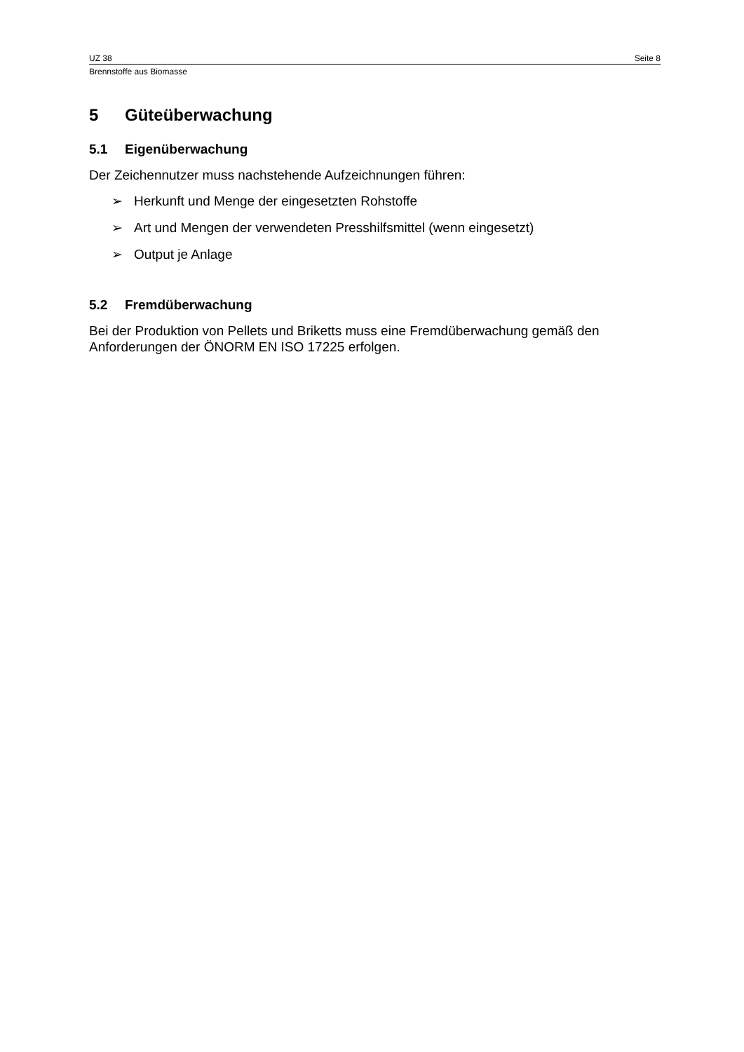UZ 38 Seite 8
Brennstoffe aus Biomasse
5 Güteüberwachung
5.1 Eigenüberwachung
Der Zeichennutzer muss nachstehende Aufzeichnungen führen:
➢ Herkunft und Menge der eingesetzten Rohstoffe
➢ Art und Mengen der verwendeten Presshilfsmittel (wenn eingesetzt)
➢ Output je Anlage
5.2 Fremdüberwachung
Bei der Produktion von Pellets und Briketts muss eine Fremdüberwachung gemäß den Anforderungen der ÖNORM EN ISO 17225 erfolgen.